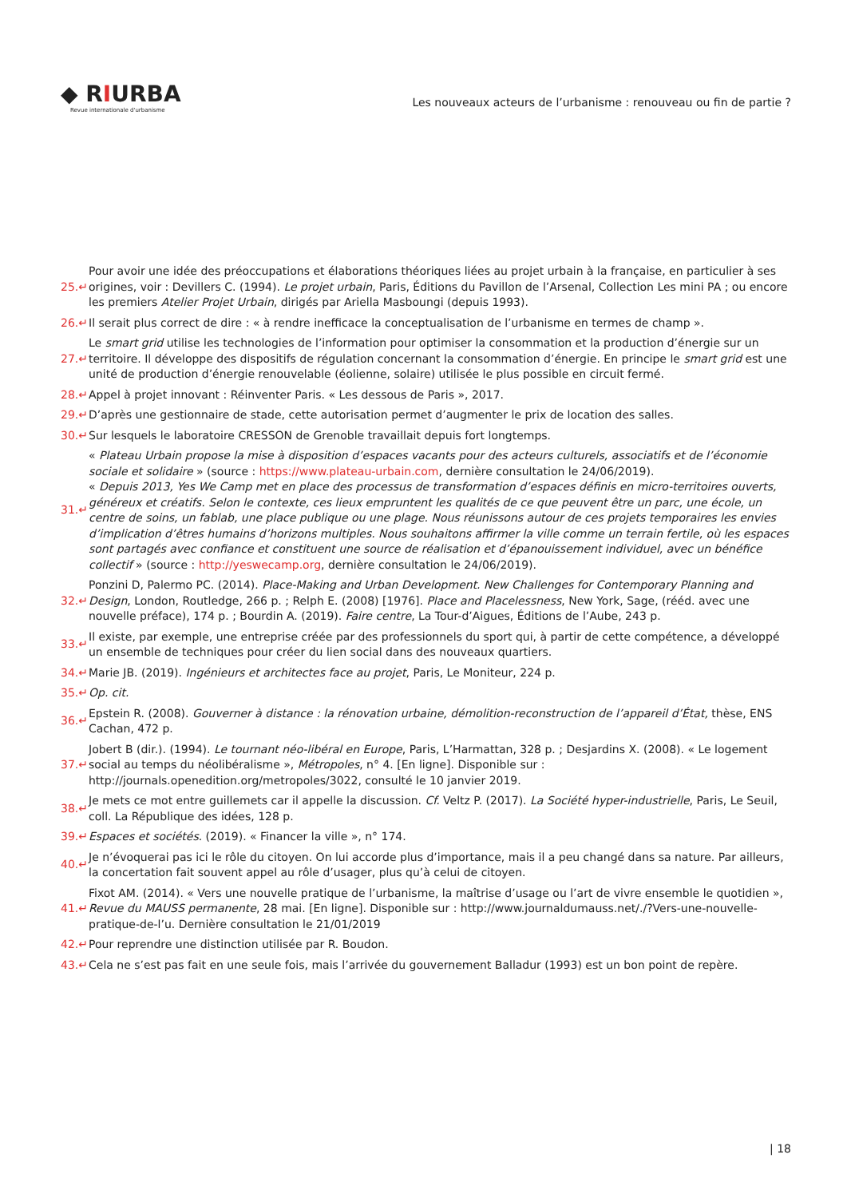◆ RIURBA
Revue internationale d'urbanisme
Les nouveaux acteurs de l’urbanisme : renouveau ou fin de partie ?
25.↵
Pour avoir une idée des préoccupations et élaborations théoriques liées au projet urbain à la française, en particulier à ses origines, voir : Devillers C. (1994). Le projet urbain, Paris, Éditions du Pavillon de l’Arsenal, Collection Les mini PA ; ou encore les premiers Atelier Projet Urbain, dirigés par Ariella Masboungi (depuis 1993).
26.↵
Il serait plus correct de dire : « à rendre inefficace la conceptualisation de l’urbanisme en termes de champ ».
27.↵
Le smart grid utilise les technologies de l’information pour optimiser la consommation et la production d’énergie sur un territoire. Il développe des dispositifs de régulation concernant la consommation d’énergie. En principe le smart grid est une unité de production d’énergie renouvelable (éolienne, solaire) utilisée le plus possible en circuit fermé.
28.↵
Appel à projet innovant : Réinventer Paris. « Les dessous de Paris », 2017.
29.↵
D’après une gestionnaire de stade, cette autorisation permet d’augmenter le prix de location des salles.
30.↵
Sur lesquels le laboratoire CRESSON de Grenoble travaillait depuis fort longtemps.
31.↵
« Plateau Urbain propose la mise à disposition d’espaces vacants pour des acteurs culturels, associatifs et de l’économie sociale et solidaire » (source : https://www.plateau-urbain.com, dernière consultation le 24/06/2019).
« Depuis 2013, Yes We Camp met en place des processus de transformation d’espaces définis en micro-territoires ouverts, généreux et créatifs. Selon le contexte, ces lieux empruntent les qualités de ce que peuvent être un parc, une école, un centre de soins, un fablab, une place publique ou une plage. Nous réunissons autour de ces projets temporaires les envies d’implication d’êtres humains d’horizons multiples. Nous souhaitons affirmer la ville comme un terrain fertile, où les espaces sont partagés avec confiance et constituent une source de réalisation et d’épanouissement individuel, avec un bénéfice collectif » (source : http://yeswecamp.org, dernière consultation le 24/06/2019).
32.↵
Ponzini D, Palermo PC. (2014). Place-Making and Urban Development. New Challenges for Contemporary Planning and Design, London, Routledge, 266 p. ; Relph E. (2008) [1976]. Place and Placelessness, New York, Sage, (rééd. avec une nouvelle préface), 174 p. ; Bourdin A. (2019). Faire centre, La Tour-d’Aigues, Éditions de l’Aube, 243 p.
33.↵
Il existe, par exemple, une entreprise créée par des professionnels du sport qui, à partir de cette compétence, a développé un ensemble de techniques pour créer du lien social dans des nouveaux quartiers.
34.↵
Marie JB. (2019). Ingénieurs et architectes face au projet, Paris, Le Moniteur, 224 p.
35.↵ Op. cit.
36.↵
Epstein R. (2008). Gouverner à distance : la rénovation urbaine, démolition-reconstruction de l’appareil d’État, thèse, ENS Cachan, 472 p.
37.↵
Jobert B (dir.). (1994). Le tournant néo-libéral en Europe, Paris, L’Harmattan, 328 p. ; Desjardins X. (2008). « Le logement social au temps du néolibéralisme », Métropoles, n° 4. [En ligne]. Disponible sur : http://journals.openedition.org/metropoles/3022, consulté le 10 janvier 2019.
38.↵
Je mets ce mot entre guillemets car il appelle la discussion. Cf. Veltz P. (2017). La Société hyper-industrielle, Paris, Le Seuil, coll. La République des idées, 128 p.
39.↵
Espaces et sociétés. (2019). « Financer la ville », n° 174.
40.↵
Je n’évoquerai pas ici le rôle du citoyen. On lui accorde plus d’importance, mais il a peu changé dans sa nature. Par ailleurs, la concertation fait souvent appel au rôle d’usager, plus qu’à celui de citoyen.
41.↵
Fixot AM. (2014). « Vers une nouvelle pratique de l’urbanisme, la maîtrise d’usage ou l’art de vivre ensemble le quotidien », Revue du MAUSS permanente, 28 mai. [En ligne]. Disponible sur : http://www.journaldumauss.net/./?Vers-une-nouvelle-pratique-de-l’u. Dernière consultation le 21/01/2019
42.↵
Pour reprendre une distinction utilisée par R. Boudon.
43.↵
Cela ne s’est pas fait en une seule fois, mais l’arrivée du gouvernement Balladur (1993) est un bon point de repère.
| 18